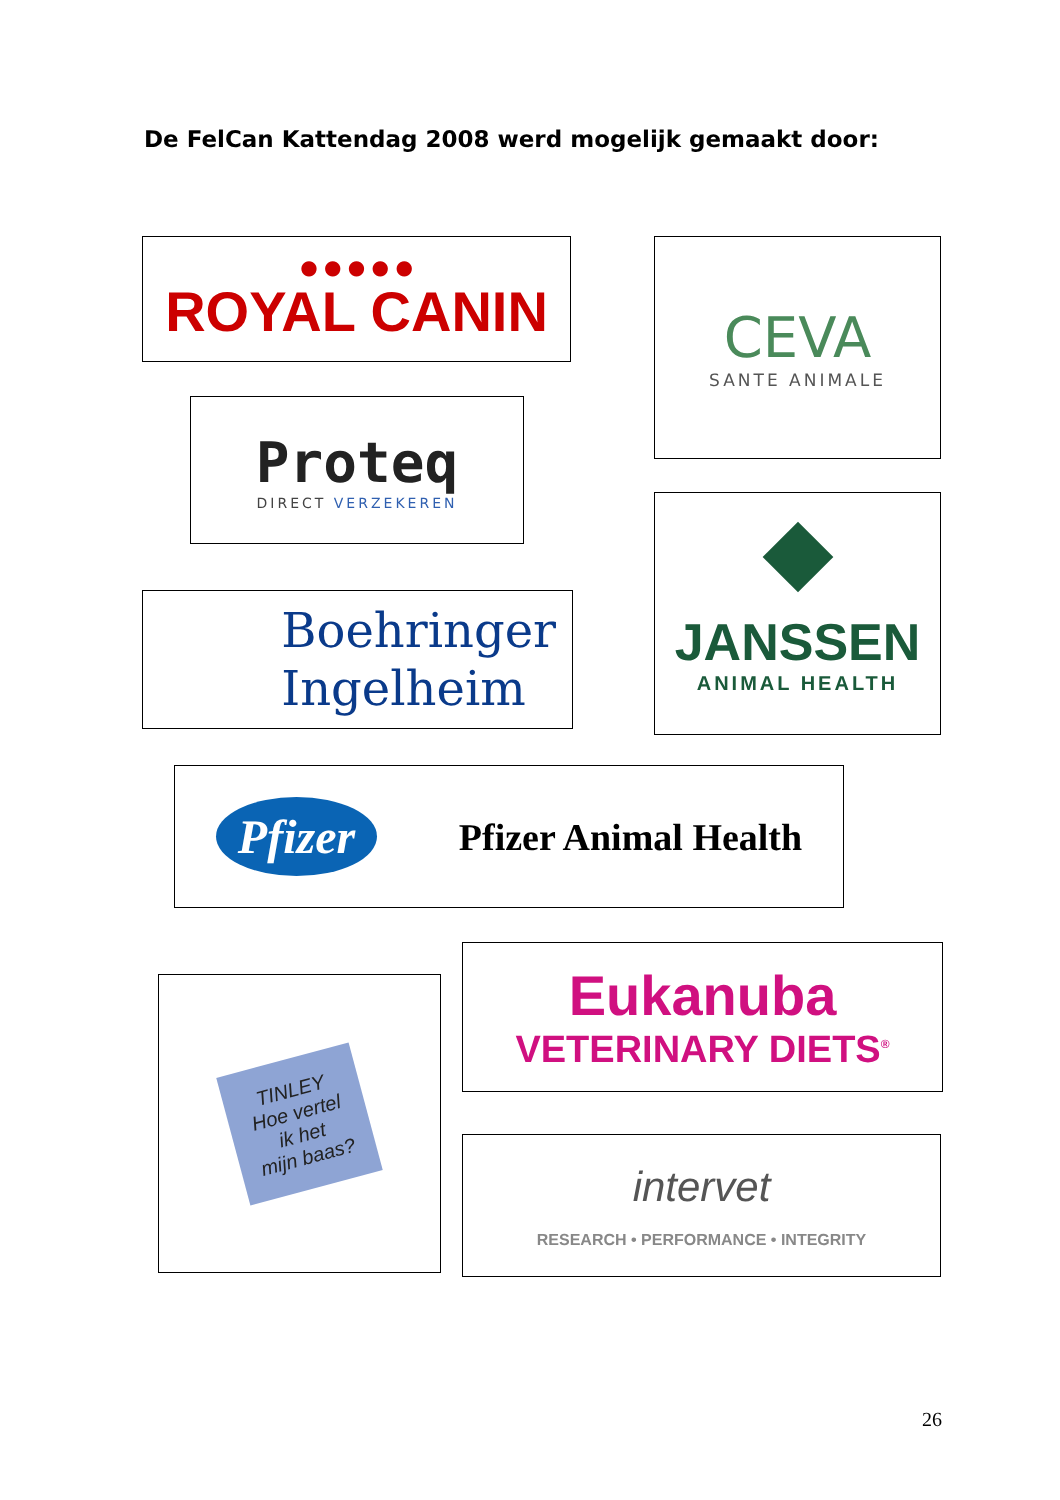De FelCan Kattendag 2008 werd mogelijk gemaakt door:
● ● ● ● ●
ROYAL CANIN
Proteq
DIRECT VERZEKEREN
Boehringer
Ingelheim
CEVA
SANTE ANIMALE
JANSSEN
ANIMAL HEALTH
Pfizer
Pfizer Animal Health
TINLEY
Hoe vertel
ik het
mijn baas?
Eukanuba
VETERINARY DIETS<sup>®</sup>
intervet
RESEARCH • PERFORMANCE • INTEGRITY
26